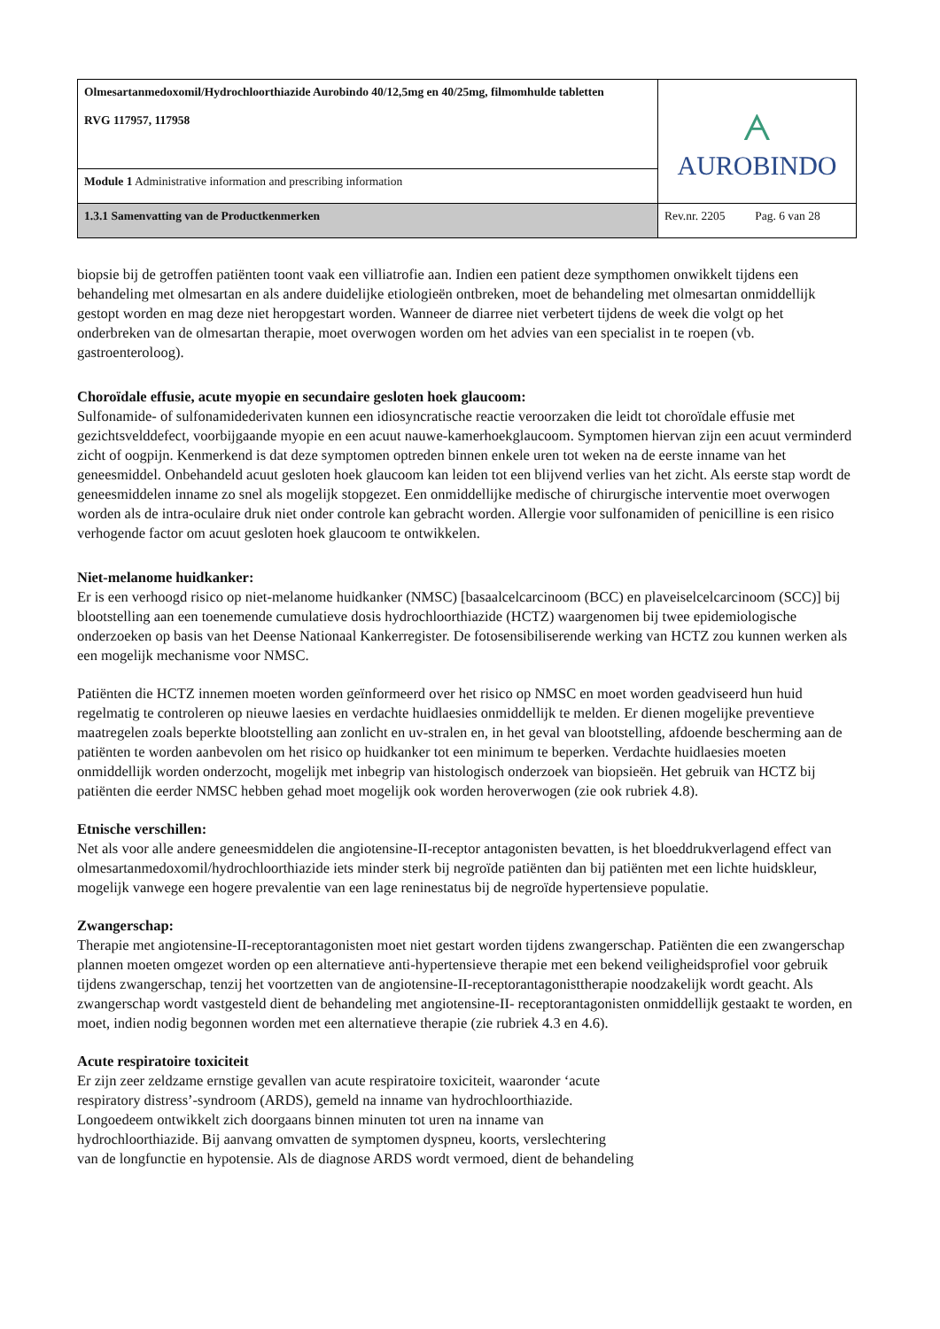| Olmesartanmedoxomil/Hydrochloorthiazide Aurobindo 40/12,5mg en 40/25mg, filmomhulde tabletten RVG 117957, 117958 | ᗅ AUROBINDO |
| Module 1 Administrative information and prescribing information | |
| 1.3.1 Samenvatting van de Productkenmerken | Rev.nr. 2205 Pag. 6 van 28 |
biopsie bij de getroffen patiënten toont vaak een villiatrofie aan. Indien een patient deze sympthomen onwikkelt tijdens een behandeling met olmesartan en als andere duidelijke etiologieën ontbreken, moet de behandeling met olmesartan onmiddellijk gestopt worden en mag deze niet heropgestart worden. Wanneer de diarree niet verbetert tijdens de week die volgt op het onderbreken van de olmesartan therapie, moet overwogen worden om het advies van een specialist in te roepen (vb. gastroenteroloog).
Choroïdale effusie, acute myopie en secundaire gesloten hoek glaucoom:
Sulfonamide- of sulfonamidederivaten kunnen een idiosyncratische reactie veroorzaken die leidt tot choroïdale effusie met gezichtsvelddefect, voorbijgaande myopie en een acuut nauwe-kamerhoekglaucoom. Symptomen hiervan zijn een acuut verminderd zicht of oogpijn. Kenmerkend is dat deze symptomen optreden binnen enkele uren tot weken na de eerste inname van het geneesmiddel. Onbehandeld acuut gesloten hoek glaucoom kan leiden tot een blijvend verlies van het zicht. Als eerste stap wordt de geneesmiddelen inname zo snel als mogelijk stopgezet. Een onmiddellijke medische of chirurgische interventie moet overwogen worden als de intra-oculaire druk niet onder controle kan gebracht worden. Allergie voor sulfonamiden of penicilline is een risico verhogende factor om acuut gesloten hoek glaucoom te ontwikkelen.
Niet-melanome huidkanker:
Er is een verhoogd risico op niet-melanome huidkanker (NMSC) [basaalcelcarcinoom (BCC) en plaveiselcelcarcinoom (SCC)] bij blootstelling aan een toenemende cumulatieve dosis hydrochloorthiazide (HCTZ) waargenomen bij twee epidemiologische onderzoeken op basis van het Deense Nationaal Kankerregister. De fotosensibiliserende werking van HCTZ zou kunnen werken als een mogelijk mechanisme voor NMSC.
Patiënten die HCTZ innemen moeten worden geïnformeerd over het risico op NMSC en moet worden geadviseerd hun huid regelmatig te controleren op nieuwe laesies en verdachte huidlaesies onmiddellijk te melden. Er dienen mogelijke preventieve maatregelen zoals beperkte blootstelling aan zonlicht en uv-stralen en, in het geval van blootstelling, afdoende bescherming aan de patiënten te worden aanbevolen om het risico op huidkanker tot een minimum te beperken. Verdachte huidlaesies moeten onmiddellijk worden onderzocht, mogelijk met inbegrip van histologisch onderzoek van biopsieën. Het gebruik van HCTZ bij patiënten die eerder NMSC hebben gehad moet mogelijk ook worden heroverwogen (zie ook rubriek 4.8).
Etnische verschillen:
Net als voor alle andere geneesmiddelen die angiotensine-II-receptor antagonisten bevatten, is het bloeddrukverlagend effect van olmesartanmedoxomil/hydrochloorthiazide iets minder sterk bij negroïde patiënten dan bij patiënten met een lichte huidskleur, mogelijk vanwege een hogere prevalentie van een lage reninestatus bij de negroïde hypertensieve populatie.
Zwangerschap:
Therapie met angiotensine-II-receptorantagonisten moet niet gestart worden tijdens zwangerschap. Patiënten die een zwangerschap plannen moeten omgezet worden op een alternatieve anti-hypertensieve therapie met een bekend veiligheidsprofiel voor gebruik tijdens zwangerschap, tenzij het voortzetten van de angiotensine-II-receptorantagonisttherapie noodzakelijk wordt geacht. Als zwangerschap wordt vastgesteld dient de behandeling met angiotensine-II- receptorantagonisten onmiddellijk gestaakt te worden, en moet, indien nodig begonnen worden met een alternatieve therapie (zie rubriek 4.3 en 4.6).
Acute respiratoire toxiciteit
Er zijn zeer zeldzame ernstige gevallen van acute respiratoire toxiciteit, waaronder ‘acute
respiratory distress’-syndroom (ARDS), gemeld na inname van hydrochloorthiazide.
Longoedeem ontwikkelt zich doorgaans binnen minuten tot uren na inname van
hydrochloorthiazide. Bij aanvang omvatten de symptomen dyspneu, koorts, verslechtering
van de longfunctie en hypotensie. Als de diagnose ARDS wordt vermoed, dient de behandeling